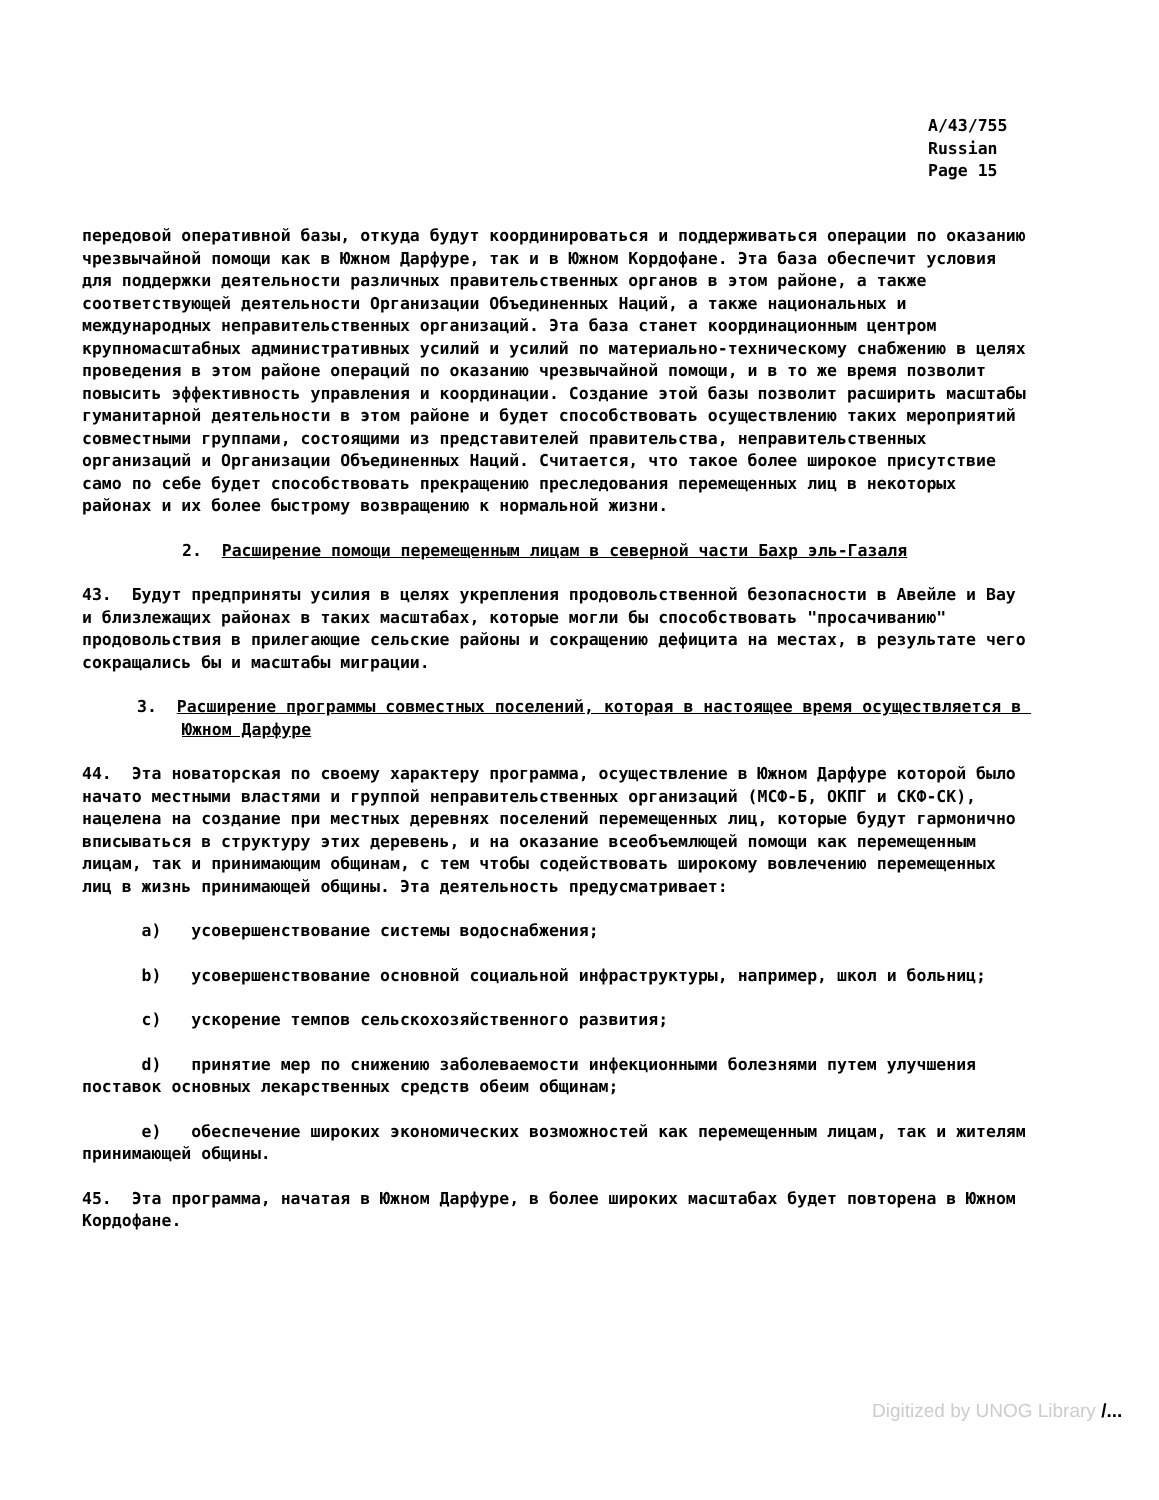A/43/755
Russian
Page 15
передовой оперативной базы, откуда будут координироваться и поддерживаться операции по оказанию чрезвычайной помощи как в Южном Дарфуре, так и в Южном Кордофане. Эта база обеспечит условия для поддержки деятельности различных правительственных органов в этом районе, а также соответствующей деятельности Организации Объединенных Наций, а также национальных и международных неправительственных организаций. Эта база станет координационным центром крупномасштабных административных усилий и усилий по материально-техническому снабжению в целях проведения в этом районе операций по оказанию чрезвычайной помощи, и в то же время позволит повысить эффективность управления и координации. Создание этой базы позволит расширить масштабы гуманитарной деятельности в этом районе и будет способствовать осуществлению таких мероприятий совместными группами, состоящими из представителей правительства, неправительственных организаций и Организации Объединенных Наций. Считается, что такое более широкое присутствие само по себе будет способствовать прекращению преследования перемещенных лиц в некоторых районах и их более быстрому возвращению к нормальной жизни.
2. Расширение помощи перемещенным лицам в северной части Бахр эль-Газаля
43. Будут предприняты усилия в целях укрепления продовольственной безопасности в Авейле и Вау и близлежащих районах в таких масштабах, которые могли бы способствовать "просачиванию" продовольствия в прилегающие сельские районы и сокращению дефицита на местах, в результате чего сокращались бы и масштабы миграции.
3. Расширение программы совместных поселений, которая в настоящее время осуществляется в Южном Дарфуре
44. Эта новаторская по своему характеру программа, осуществление в Южном Дарфуре которой было начато местными властями и группой неправительственных организаций (МСФ-Б, ОКПГ и СКФ-СК), нацелена на создание при местных деревнях поселений перемещенных лиц, которые будут гармонично вписываться в структуру этих деревень, и на оказание всеобъемлющей помощи как перемещенным лицам, так и принимающим общинам, с тем чтобы содействовать широкому вовлечению перемещенных лиц в жизнь принимающей общины. Эта деятельность предусматривает:
a) усовершенствование системы водоснабжения;
b) усовершенствование основной социальной инфраструктуры, например, школ и больниц;
c) ускорение темпов сельскохозяйственного развития;
d) принятие мер по снижению заболеваемости инфекционными болезнями путем улучшения поставок основных лекарственных средств обеим общинам;
e) обеспечение широких экономических возможностей как перемещенным лицам, так и жителям принимающей общины.
45. Эта программа, начатая в Южном Дарфуре, в более широких масштабах будет повторена в Южном Кордофане.
Digitized by UNOG Library /...